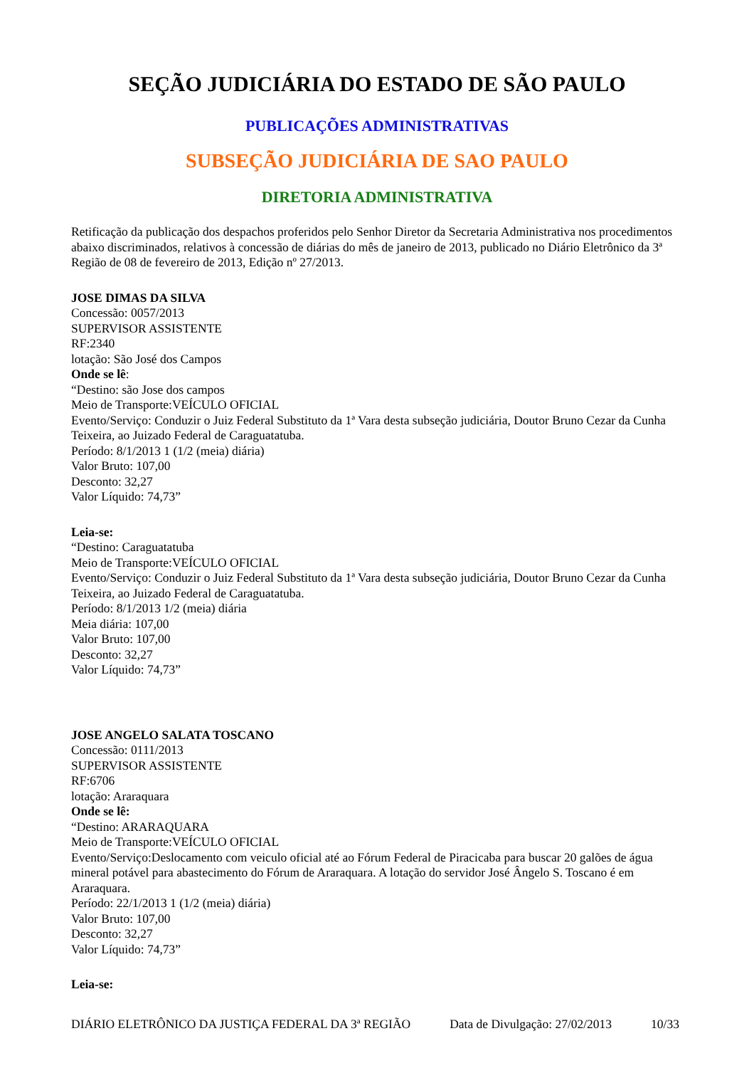SEÇÃO JUDICIÁRIA DO ESTADO DE SÃO PAULO
PUBLICAÇÕES ADMINISTRATIVAS
SUBSEÇÃO JUDICIÁRIA DE SAO PAULO
DIRETORIA ADMINISTRATIVA
Retificação da publicação dos despachos proferidos pelo Senhor Diretor da Secretaria Administrativa nos procedimentos abaixo discriminados, relativos à concessão de diárias do mês de janeiro de 2013, publicado no Diário Eletrônico da 3ª Região de 08 de fevereiro de 2013, Edição nº 27/2013.
JOSE DIMAS DA SILVA
Concessão: 0057/2013
SUPERVISOR ASSISTENTE
RF:2340
lotação: São José dos Campos
Onde se lê:
“Destino: são Jose dos campos
Meio de Transporte:VEÍCULO OFICIAL
Evento/Serviço: Conduzir o Juiz Federal Substituto da 1ª Vara desta subseção judiciária, Doutor Bruno Cezar da Cunha Teixeira, ao Juizado Federal de Caraguatatuba.
Período: 8/1/2013 1 (1/2 (meia) diária)
Valor Bruto: 107,00
Desconto: 32,27
Valor Líquido: 74,73”
Leia-se:
“Destino: Caraguatatuba
Meio de Transporte:VEÍCULO OFICIAL
Evento/Serviço: Conduzir o Juiz Federal Substituto da 1ª Vara desta subseção judiciária, Doutor Bruno Cezar da Cunha Teixeira, ao Juizado Federal de Caraguatatuba.
Período: 8/1/2013 1/2 (meia) diária
Meia diária: 107,00
Valor Bruto: 107,00
Desconto: 32,27
Valor Líquido: 74,73”
JOSE ANGELO SALATA TOSCANO
Concessão: 0111/2013
SUPERVISOR ASSISTENTE
RF:6706
lotação: Araraquara
Onde se lê:
“Destino: ARARAQUARA
Meio de Transporte:VEÍCULO OFICIAL
Evento/Serviço:Deslocamento com veiculo oficial até ao Fórum Federal de Piracicaba para buscar 20 galões de água mineral potável para abastecimento do Fórum de Araraquara. A lotação do servidor José Ângelo S. Toscano é em Araraquara.
Período: 22/1/2013 1 (1/2 (meia) diária)
Valor Bruto: 107,00
Desconto: 32,27
Valor Líquido: 74,73”
Leia-se:
DIÁRIO ELETRÔNICO DA JUSTIÇA FEDERAL DA 3ª REGIÃO Data de Divulgação: 27/02/2013 10/33